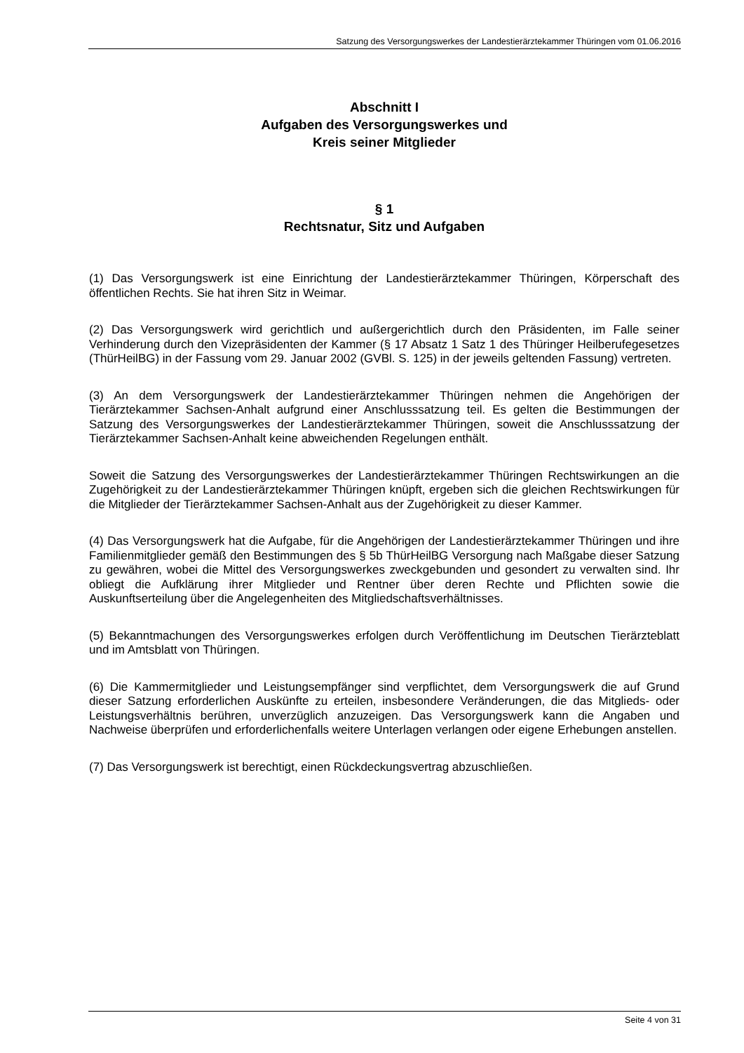Satzung des Versorgungswerkes der Landestierärztekammer Thüringen vom 01.06.2016
Abschnitt I
Aufgaben des Versorgungswerkes und
Kreis seiner Mitglieder
§ 1
Rechtsnatur, Sitz und Aufgaben
(1) Das Versorgungswerk ist eine Einrichtung der Landestierärztekammer Thüringen, Körperschaft des öffentlichen Rechts. Sie hat ihren Sitz in Weimar.
(2) Das Versorgungswerk wird gerichtlich und außergerichtlich durch den Präsidenten, im Falle seiner Verhinderung durch den Vizepräsidenten der Kammer (§ 17 Absatz 1 Satz 1 des Thüringer Heilberufegesetzes (ThürHeilBG) in der Fassung vom 29. Januar 2002 (GVBl. S. 125) in der jeweils geltenden Fassung) vertreten.
(3) An dem Versorgungswerk der Landestierärztekammer Thüringen nehmen die Angehörigen der Tierärztekammer Sachsen-Anhalt aufgrund einer Anschlusssatzung teil. Es gelten die Bestimmungen der Satzung des Versorgungswerkes der Landestierärztekammer Thüringen, soweit die Anschlusssatzung der Tierärztekammer Sachsen-Anhalt keine abweichenden Regelungen enthält.
Soweit die Satzung des Versorgungswerkes der Landestierärztekammer Thüringen Rechtswirkungen an die Zugehörigkeit zu der Landestierärztekammer Thüringen knüpft, ergeben sich die gleichen Rechtswirkungen für die Mitglieder der Tierärztekammer Sachsen-Anhalt aus der Zugehörigkeit zu dieser Kammer.
(4) Das Versorgungswerk hat die Aufgabe, für die Angehörigen der Landestierärztekammer Thüringen und ihre Familienmitglieder gemäß den Bestimmungen des § 5b ThürHeilBG Versorgung nach Maßgabe dieser Satzung zu gewähren, wobei die Mittel des Versorgungswerkes zweckgebunden und gesondert zu verwalten sind. Ihr obliegt die Aufklärung ihrer Mitglieder und Rentner über deren Rechte und Pflichten sowie die Auskunftserteilung über die Angelegenheiten des Mitgliedschaftsverhältnisses.
(5) Bekanntmachungen des Versorgungswerkes erfolgen durch Veröffentlichung im Deutschen Tierärzteblatt und im Amtsblatt von Thüringen.
(6) Die Kammermitglieder und Leistungsempfänger sind verpflichtet, dem Versorgungswerk die auf Grund dieser Satzung erforderlichen Auskünfte zu erteilen, insbesondere Veränderungen, die das Mitglieds- oder Leistungsverhältnis berühren, unverzüglich anzuzeigen. Das Versorgungswerk kann die Angaben und Nachweise überprüfen und erforderlichenfalls weitere Unterlagen verlangen oder eigene Erhebungen anstellen.
(7) Das Versorgungswerk ist berechtigt, einen Rückdeckungsvertrag abzuschließen.
Seite 4 von 31